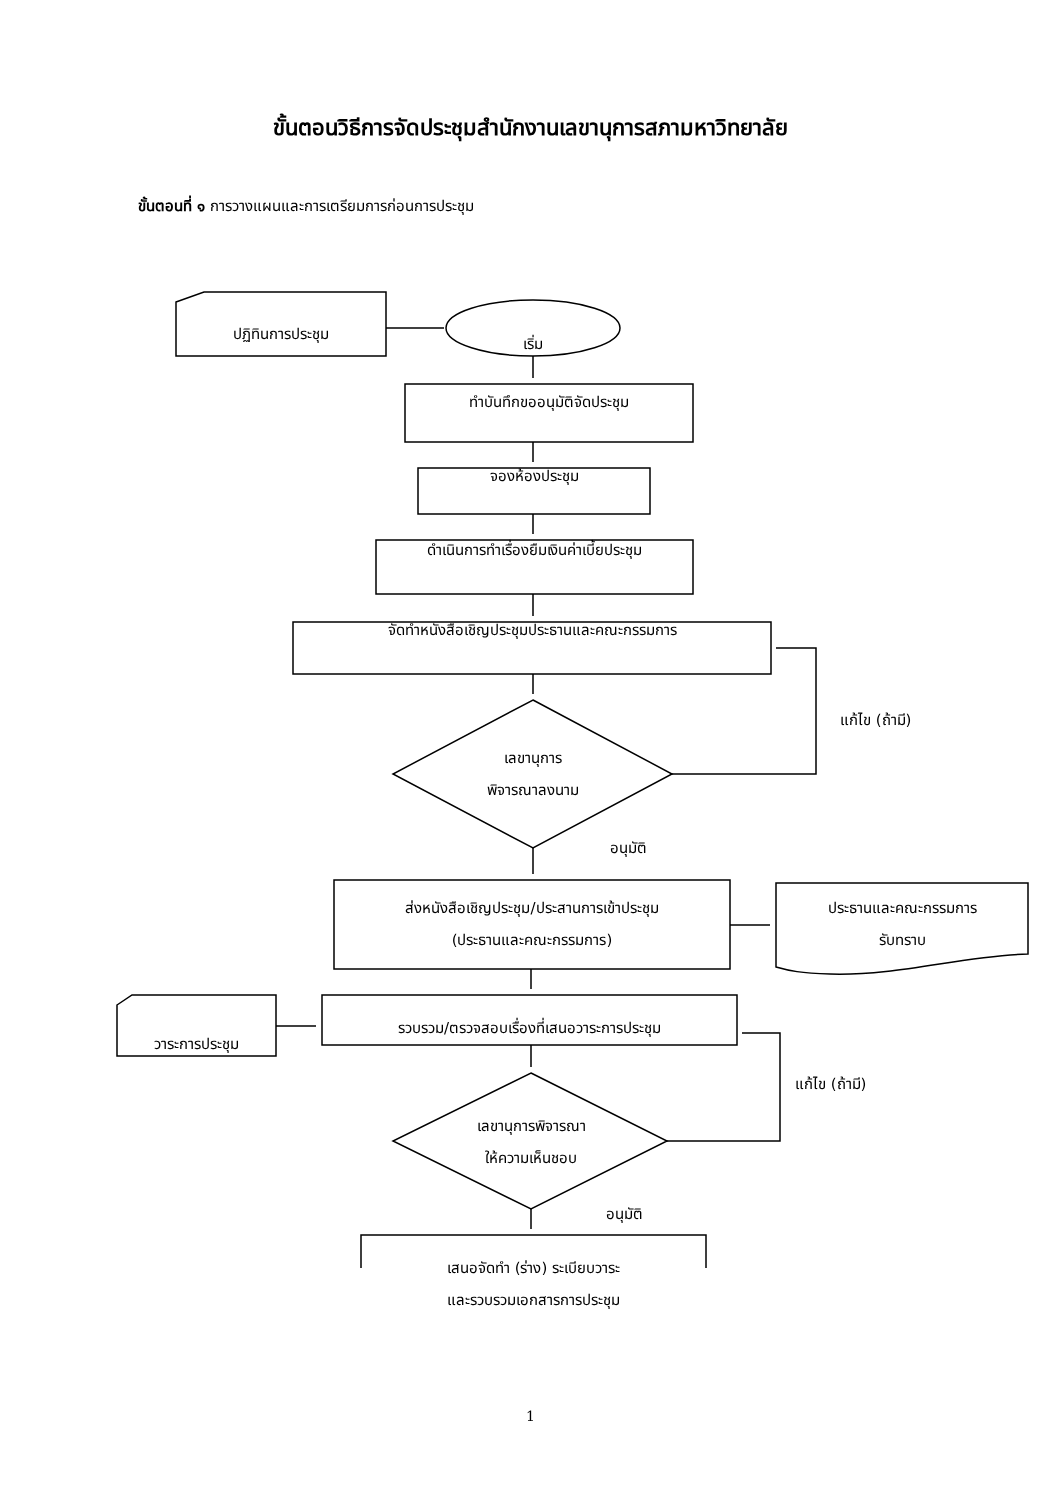ขั้นตอนวิธีการจัดประชุมสำนักงานเลขานุการสภามหาวิทยาลัย
ขั้นตอนที่ ๑ การวางแผนและการเตรียมการก่อนการประชุม
ปฏิทินการประชุม
เริ่ม
ทำบันทึกขออนุมัติจัดประชุม
จองห้องประชุม
ดำเนินการทำเรื่องยืมเงินค่าเบี้ยประชุม
จัดทำหนังสือเชิญประชุมประธานและคณะกรรมการ
แก้ไข (ถ้ามี)
เลขานุการ
พิจารณาลงนาม
อนุมัติ
ส่งหนังสือเชิญประชุม/ประสานการเข้าประชุม
(ประธานและคณะกรรมการ)
ประธานและคณะกรรมการ
รับทราบ
วาระการประชุม
รวบรวม/ตรวจสอบเรื่องที่เสนอวาระการประชุม
แก้ไข (ถ้ามี)
เลขานุการพิจารณา
ให้ความเห็นชอบ
อนุมัติ
เสนอจัดทำ (ร่าง) ระเบียบวาระ
และรวบรวมเอกสารการประชุม
1